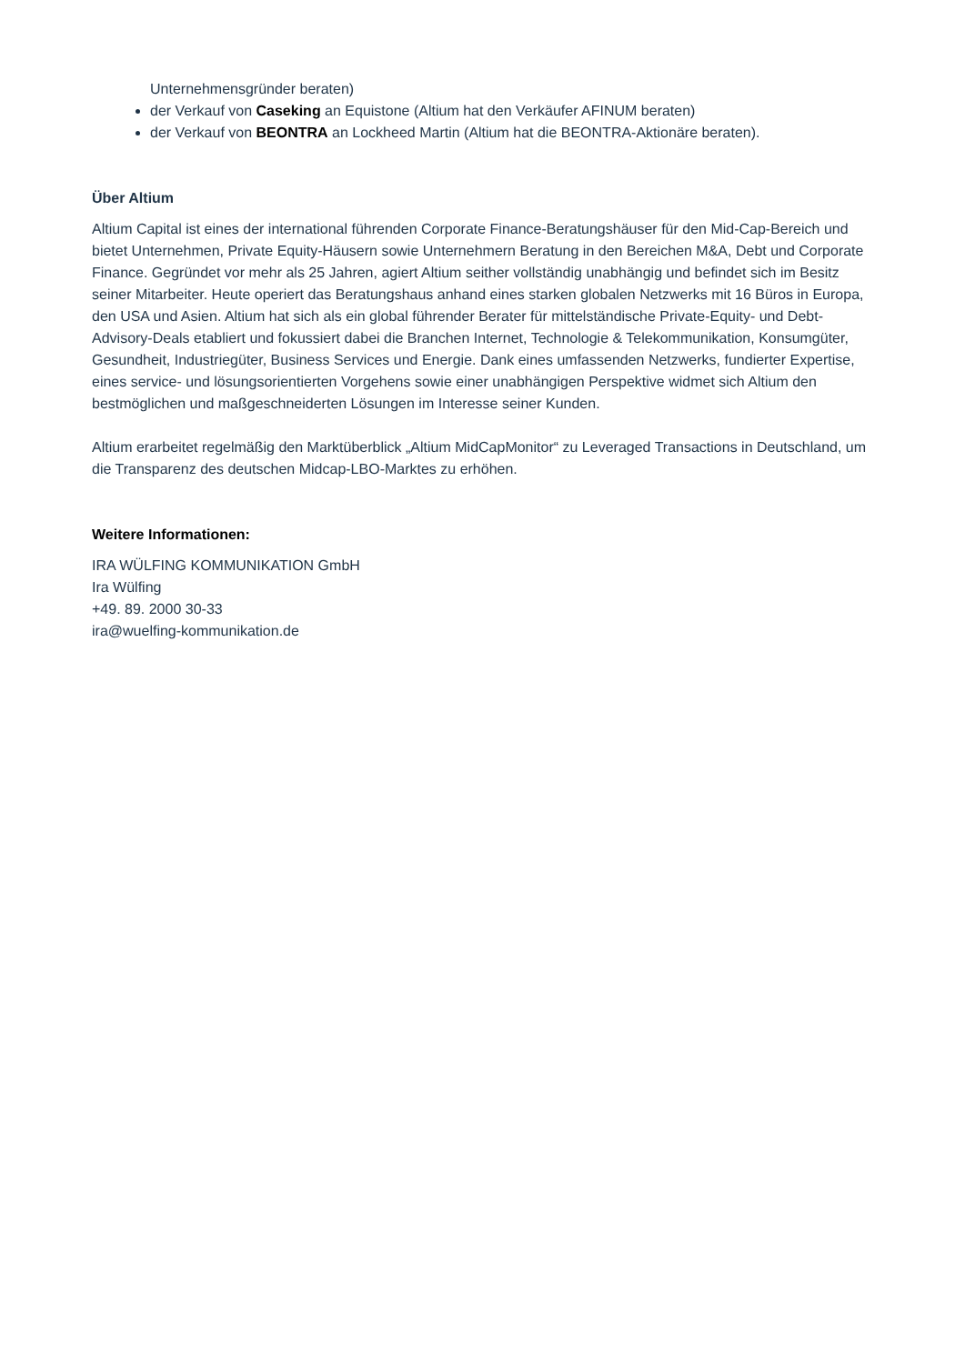Unternehmensgründer beraten)
der Verkauf von Caseking an Equistone (Altium hat den Verkäufer AFINUM beraten)
der Verkauf von BEONTRA an Lockheed Martin (Altium hat die BEONTRA-Aktionäre beraten).
Über Altium
Altium Capital ist eines der international führenden Corporate Finance-Beratungshäuser für den Mid-Cap-Bereich und bietet Unternehmen, Private Equity-Häusern sowie Unternehmern Beratung in den Bereichen M&A, Debt und Corporate Finance. Gegründet vor mehr als 25 Jahren, agiert Altium seither vollständig unabhängig und befindet sich im Besitz seiner Mitarbeiter. Heute operiert das Beratungshaus anhand eines starken globalen Netzwerks mit 16 Büros in Europa, den USA und Asien. Altium hat sich als ein global führender Berater für mittelständische Private-Equity- und Debt-Advisory-Deals etabliert und fokussiert dabei die Branchen Internet, Technologie & Telekommunikation, Konsumgüter, Gesundheit, Industriegüter, Business Services und Energie. Dank eines umfassenden Netzwerks, fundierter Expertise, eines service- und lösungsorientierten Vorgehens sowie einer unabhängigen Perspektive widmet sich Altium den bestmöglichen und maßgeschneiderten Lösungen im Interesse seiner Kunden.
Altium erarbeitet regelmäßig den Marktüberblick „Altium MidCapMonitor“ zu Leveraged Transactions in Deutschland, um die Transparenz des deutschen Midcap-LBO-Marktes zu erhöhen.
Weitere Informationen:
IRA WÜLFING KOMMUNIKATION GmbH
Ira Wülfing
+49. 89. 2000 30-33
ira@wuelfing-kommunikation.de